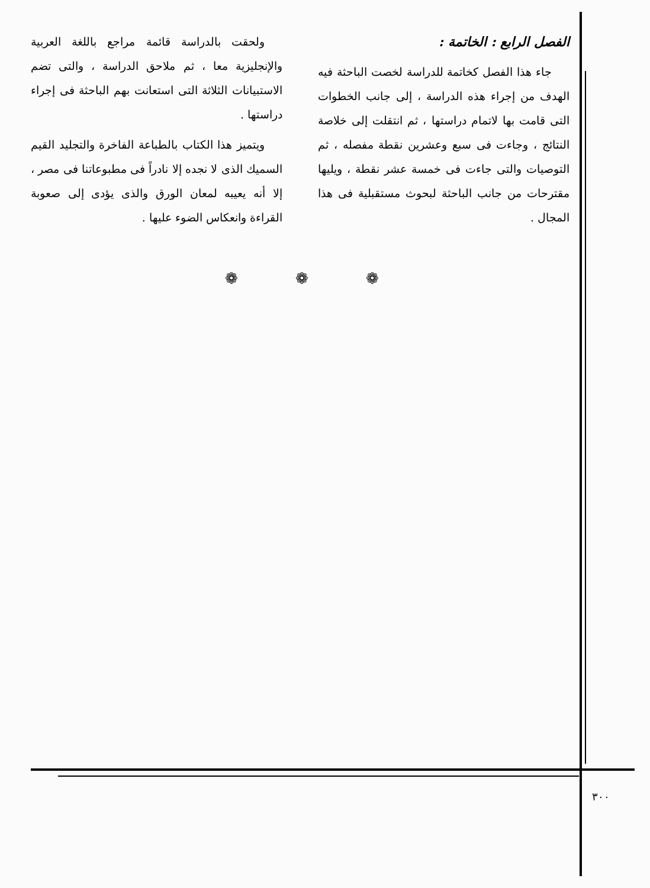الفصل الرابع : الخاتمة :
جاء هذا الفصل كخاتمة للدراسة لخصت الباحثة فيه الهدف من إجراء هذه الدراسة ، إلى جانب الخطوات التى قامت بها لاتمام دراستها ، ثم انتقلت إلى خلاصة النتائج ، وجاءت فى سبع وعشرين نقطة مفصله ، ثم التوصيات والتى جاءت فى خمسة عشر نقطة ، ويليها مقترحات من جانب الباحثة لبحوث مستقبلية فى هذا المجال .
ولحقت بالدراسة قائمة مراجع باللغة العربية والإنجليزية معا ، ثم ملاحق الدراسة ، والتى تضم الاستبيانات الثلاثة التى استعانت بهم الباحثة فى إجراء دراستها .
ويتميز هذا الكتاب بالطباعة الفاخرة والتجليد القيم السميك الذى لا نجده إلا نادراً فى مطبوعاتنا فى مصر ، إلا أنه يعيبه لمعان الورق والذى يؤدى إلى صعوبة القراءة وانعكاس الضوء عليها .
❁ ❁ ❁
٣٠٠